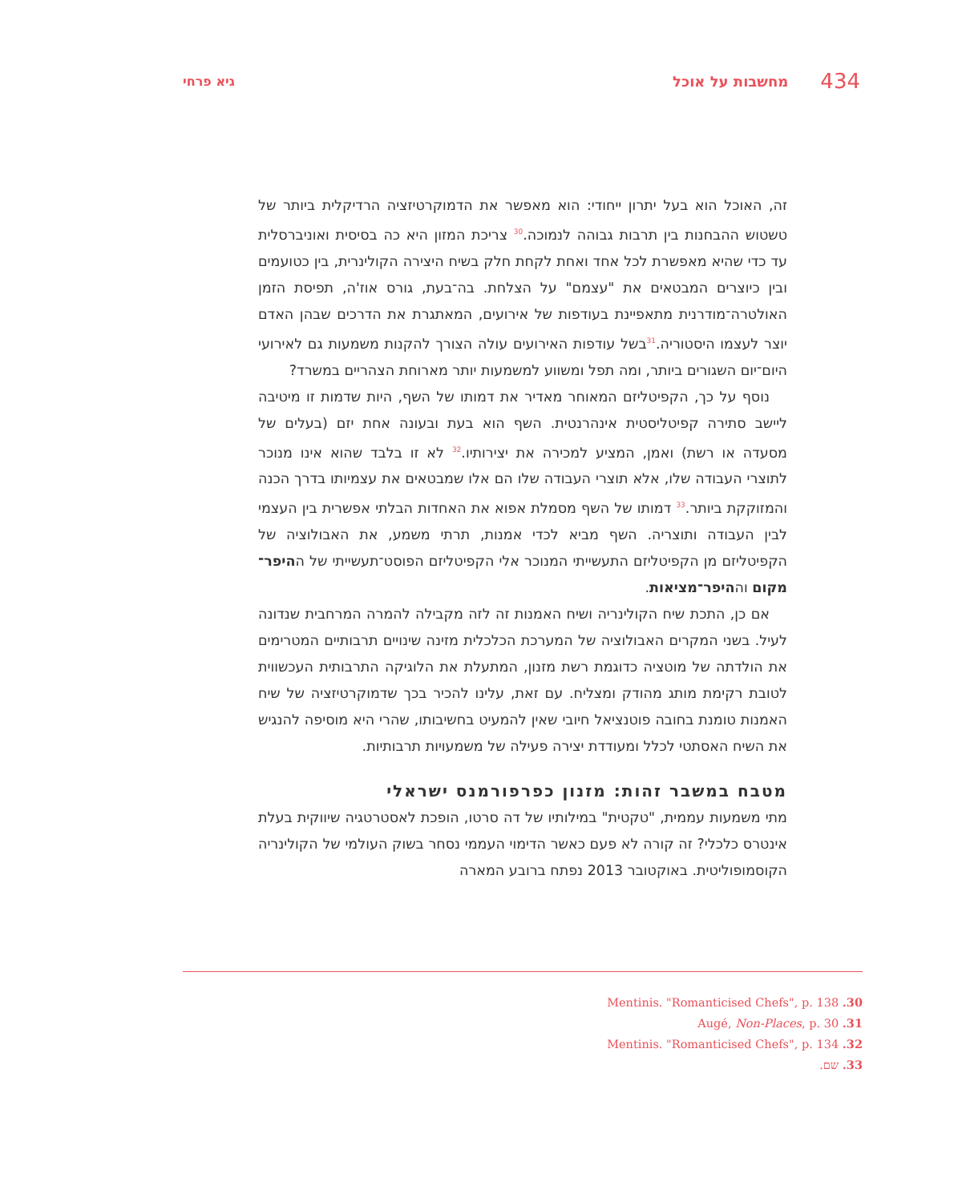434 מחשבות על אוכל גיא פרחי
זה, האוכל הוא בעל יתרון ייחודי: הוא מאפשר את הדמוקרטיזציה הרדיקלית ביותר של טשטוש ההבחנות בין תרבות גבוהה לנמוכה.<sup>30</sup> צריכת המזון היא כה בסיסית ואוניברסלית עד כדי שהיא מאפשרת לכל אחד ואחת לקחת חלק בשיח היצירה הקולינרית, בין כטועמים ובין כיוצרים המבטאים את "עצמם" על הצלחת. בה־בעת, גורס אוז'ה, תפיסת הזמן האולטרה־מודרנית מתאפיינת בעודפות של אירועים, המאתגרת את הדרכים שבהן האדם יוצר לעצמו היסטוריה.<sup>31</sup>בשל עודפות האירועים עולה הצורך להקנות משמעות גם לאירועי היום־יום השגורים ביותר, ומה תפל ומשווע למשמעות יותר מארוחת הצהריים במשרד?
נוסף על כך, הקפיטליזם המאוחר מאדיר את דמותו של השף, היות שדמות זו מיטיבה ליישב סתירה קפיטליסטית אינהרנטית. השף הוא בעת ובעונה אחת יזם (בעלים של מסעדה או רשת) ואמן, המציע למכירה את יצירותיו.<sup>32</sup> לא זו בלבד שהוא אינו מנוכר לתוצרי העבודה שלו, אלא תוצרי העבודה שלו הם אלו שמבטאים את עצמיותו בדרך הכנה והמזוקקת ביותר.<sup>33</sup> דמותו של השף מסמלת אפוא את האחדות הבלתי אפשרית בין העצמי לבין העבודה ותוצריה. השף מביא לכדי אמנות, תרתי משמע, את האבולוציה של הקפיטליזם מן הקפיטליזם התעשייתי המנוכר אלי הקפיטליזם הפוסט־תעשייתי של ההיפר־מקום וההיפר־מציאות.
אם כן, התכת שיח הקולינריה ושיח האמנות זה לזה מקבילה להמרה המרחבית שנדונה לעיל. בשני המקרים האבולוציה של המערכת הכלכלית מזינה שינויים תרבותיים המטרימים את הולדתה של מוטציה כדוגמת רשת מזנון, המתעלת את הלוגיקה התרבותית העכשווית לטובת רקימת מותג מהודק ומצליח. עם זאת, עלינו להכיר בכך שדמוקרטיזציה של שיח האמנות טומנת בחובה פוטנציאל חיובי שאין להמעיט בחשיבותו, שהרי היא מוסיפה להנגיש את השיח האסתטי לכלל ומעודדת יצירה פעילה של משמעויות תרבותיות.
מטבח במשבר זהות: מזנון כפרפורמנס ישראלי
מתי משמעות עממית, "טקטית" במילותיו של דה סרטו, הופכת לאסטרטגיה שיווקית בעלת אינטרס כלכלי? זה קורה לא פעם כאשר הדימוי העממי נסחר בשוק העולמי של הקולינריה הקוסמופוליטית. באוקטובר 2013 נפתח ברובע המארה
30. Mentinis. "Romanticised Chefs", p. 138
31. Augé, Non-Places, p. 30
32. Mentinis. "Romanticised Chefs", p. 134
33. שם.